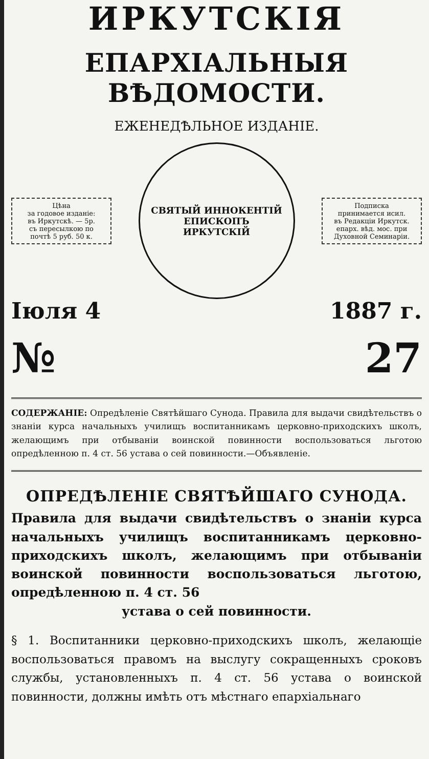ИРКУТСКІЯ
ЕПАРХІАЛЬНЫЯ ВѢДОМОСТИ.
ЕЖЕНЕДѢЛЬНОЕ ИЗДАНІЕ.
Цѣна
за годовое изданіе:
въ Иркутскѣ. — 5р.
съ пересылкою по
почтѣ 5 руб. 50 к.
СВЯТЫЙ ИННОКЕНТІЙ
ЕПИСКОПЪ
ИРКУТСКІЙ
Подписка
принимается исил.
въ Редакціи Иркутск.
епарх. вѣд. мос. при
Духовной Семинаріи.
Іюля 4 1887 г.
№ 27
СОДЕРЖАНІЕ: Опредѣленіе Святѣйшаго Сунода. Правила для выдачи свидѣтельствъ о знаніи курса начальныхъ училищъ воспитанникамъ церковно-приходскихъ школъ, желающимъ при отбываніи воинской повинности воспользоваться льготою опредѣленною п. 4 ст. 56 устава о сей повинности.—Объявленіе.
ОПРЕДѢЛЕНІЕ СВЯТѢЙШАГО СУНОДА.
Правила для выдачи свидѣтельствъ о знаніи курса начальныхъ училищъ воспитанникамъ церковно-приходскихъ школъ, желающимъ при отбываніи воинской повинности воспользоваться льготою, опредѣленною п. 4 ст. 56
устава о сей повинности.
§ 1. Воспитанники церковно-приходскихъ школъ, желающіе воспользоваться правомъ на выслугу сокращенныхъ сроковъ службы, установленныхъ п. 4 ст. 56 устава о воинской повинности, должны имѣть отъ мѣстнаго епархіальнаго